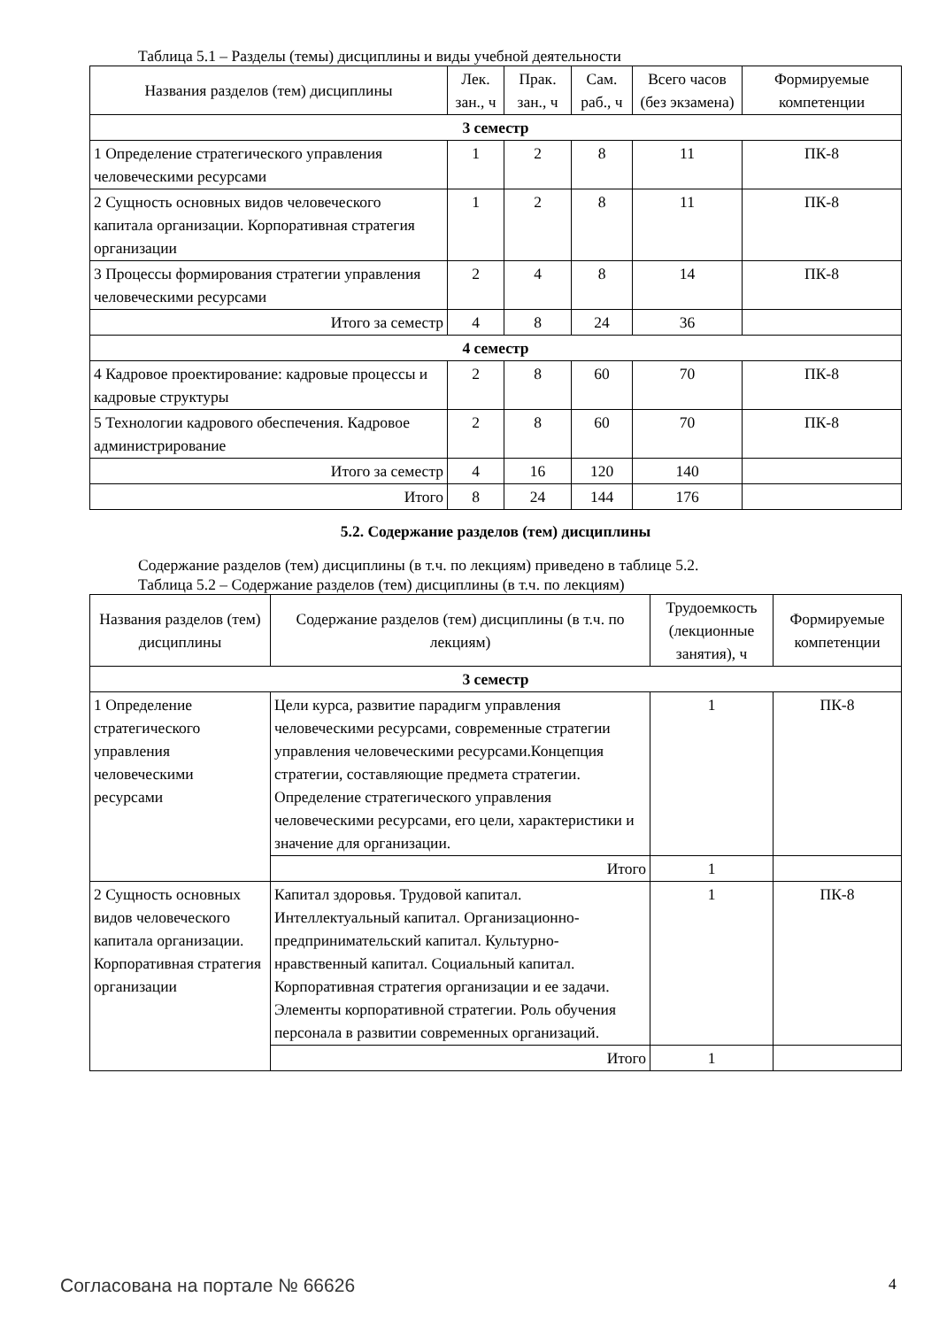Таблица 5.1 – Разделы (темы) дисциплины и виды учебной деятельности
| Названия разделов (тем) дисциплины | Лек. зан., ч | Прак. зан., ч | Сам. раб., ч | Всего часов (без экзамена) | Формируемые компетенции |
| --- | --- | --- | --- | --- | --- |
| 3 семестр | | | | | |
| 1 Определение стратегического управления человеческими ресурсами | 1 | 2 | 8 | 11 | ПК-8 |
| 2 Сущность основных видов человеческого капитала организации. Корпоративная стратегия организации | 1 | 2 | 8 | 11 | ПК-8 |
| 3 Процессы формирования стратегии управления человеческими ресурсами | 2 | 4 | 8 | 14 | ПК-8 |
| Итого за семестр | 4 | 8 | 24 | 36 | |
| 4 семестр | | | | | |
| 4 Кадровое проектирование: кадровые процессы и кадровые структуры | 2 | 8 | 60 | 70 | ПК-8 |
| 5 Технологии кадрового обеспечения. Кадровое администрирование | 2 | 8 | 60 | 70 | ПК-8 |
| Итого за семестр | 4 | 16 | 120 | 140 | |
| Итого | 8 | 24 | 144 | 176 | |
5.2. Содержание разделов (тем) дисциплины
Содержание разделов (тем) дисциплины (в т.ч. по лекциям) приведено в таблице 5.2.
Таблица 5.2 – Содержание разделов (тем) дисциплины (в т.ч. по лекциям)
| Названия разделов (тем) дисциплины | Содержание разделов (тем) дисциплины (в т.ч. по лекциям) | Трудоемкость (лекционные занятия), ч | Формируемые компетенции |
| --- | --- | --- | --- |
| 3 семестр | | | |
| 1 Определение стратегического управления человеческими ресурсами | Цели курса, развитие парадигм управления человеческими ресурсами, современные стратегии управления человеческими ресурсами.Концепция стратегии, составляющие предмета стратегии. Определение стратегического управления человеческими ресурсами, его цели, характеристики и значение для организации. | 1 | ПК-8 |
| | Итого | 1 | |
| 2 Сущность основных видов человеческого капитала организации. Корпоративная стратегия организации | Капитал здоровья. Трудовой капитал. Интеллектуальный капитал. Организационно-предпринимательский капитал. Культурно-нравственный капитал. Социальный капитал. Корпоративная стратегия организации и ее задачи. Элементы корпоративной стратегии. Роль обучения персонала в развитии современных организаций. | 1 | ПК-8 |
| | Итого | 1 | |
Согласована на портале № 66626 4